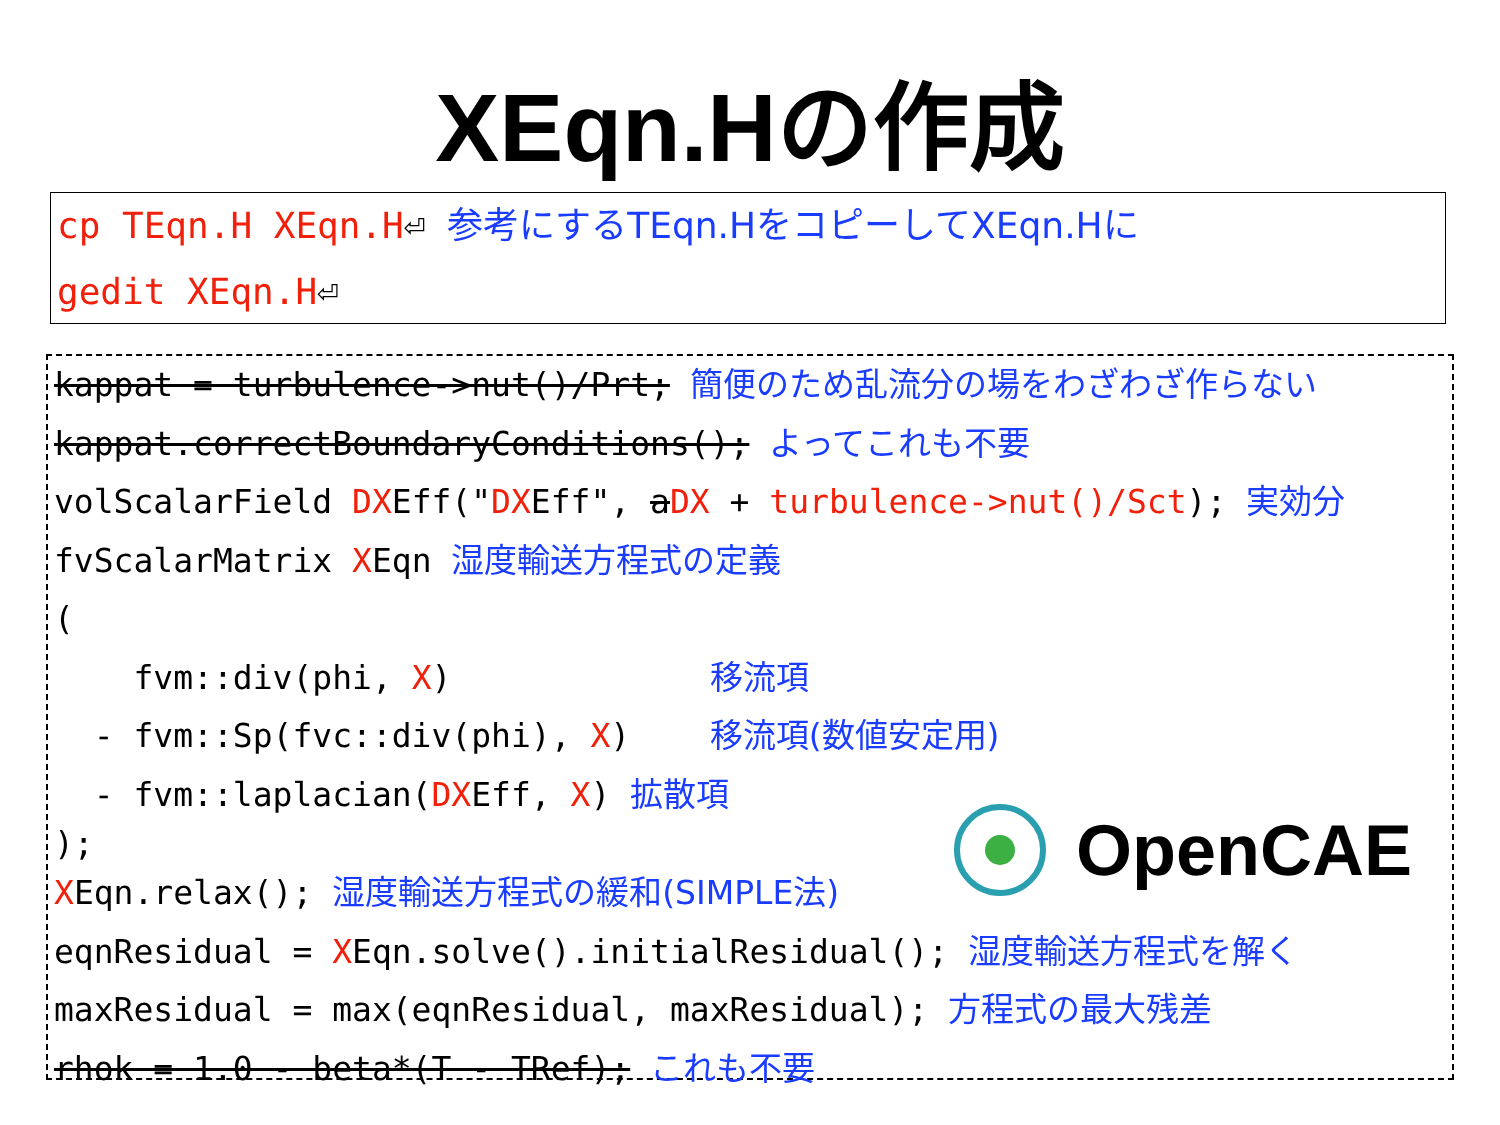XEqn.Hの作成
cp TEqn.H XEqn.H⏎ 参考にするTEqn.HをコピーしてXEqn.Hに
gedit XEqn.H⏎
kappat = turbulence->nut()/Prt; 簡便のため乱流分の場をわざわざ作らない
kappat.correctBoundaryConditions(); よってこれも不要
volScalarField DXEff("DXEff", aDX + turbulence->nut()/Sct); 実効分
fvScalarMatrix XEqn 湿度輸送方程式の定義
(
fvm::div(phi, X) 移流項
- fvm::Sp(fvc::div(phi), X) 移流項(数値安定用)
- fvm::laplacian(DXEff, X) 拡散項
);
OpenCAE
XEqn.relax(); 湿度輸送方程式の緩和(SIMPLE法)
eqnResidual = XEqn.solve().initialResidual(); 湿度輸送方程式を解く
maxResidual = max(eqnResidual, maxResidual); 方程式の最大残差
rhok = 1.0 - beta*(T - TRef); これも不要